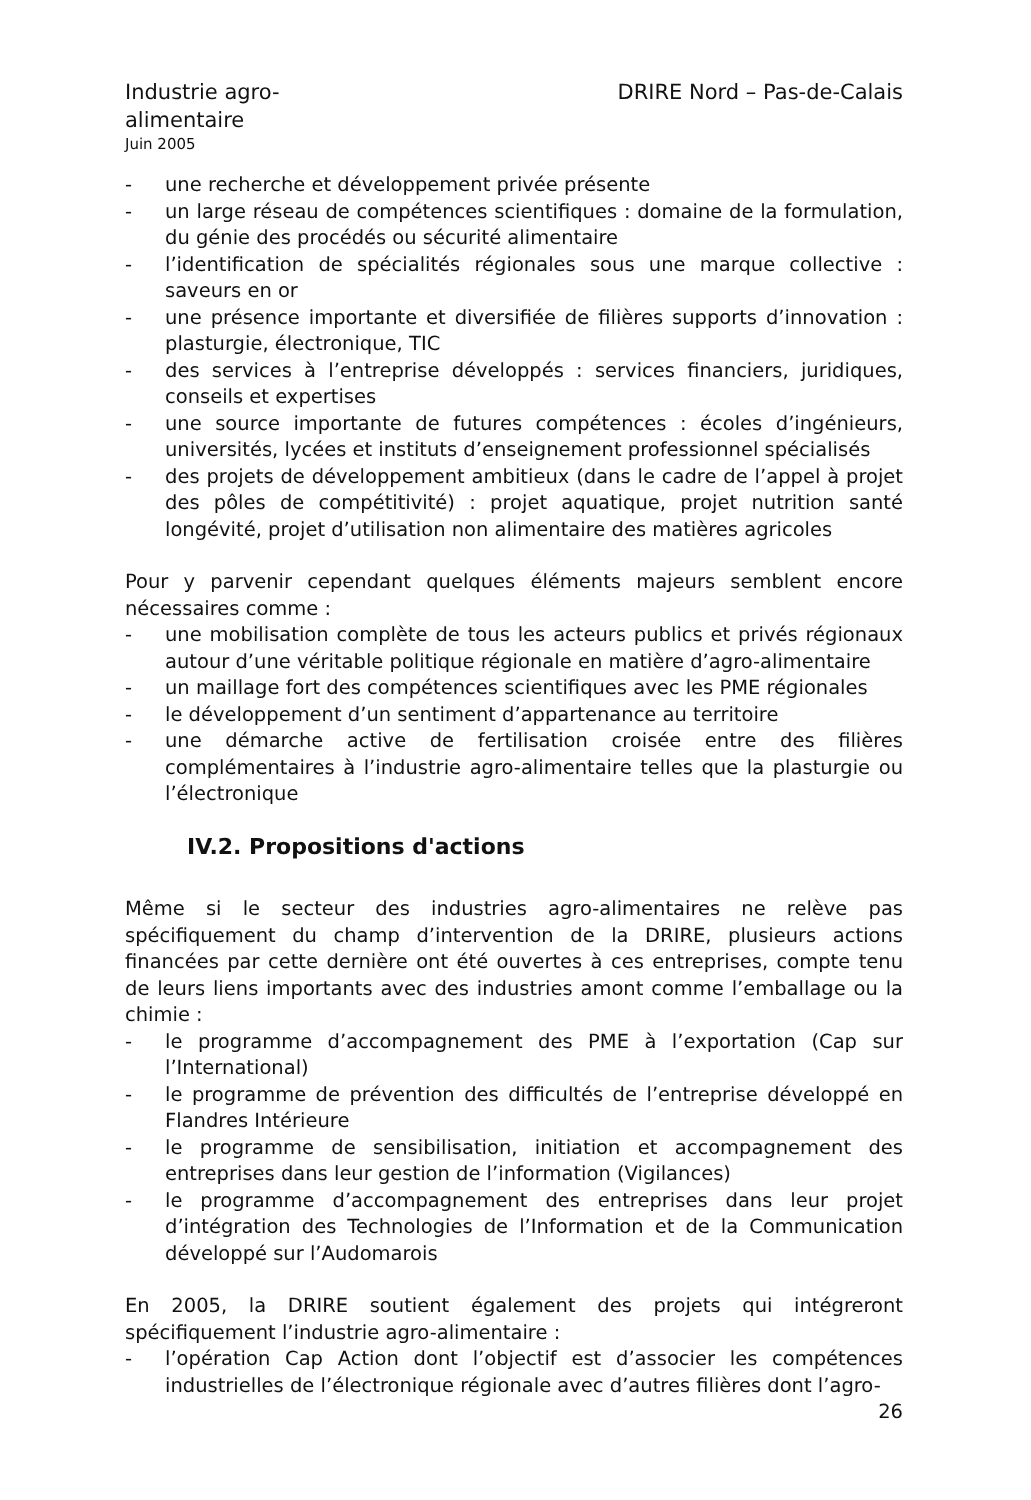Industrie agro-alimentaire
DRIRE Nord – Pas-de-Calais
Juin 2005
- une recherche et développement privée présente
- un large réseau de compétences scientifiques : domaine de la formulation, du génie des procédés ou sécurité alimentaire
- l’identification de spécialités régionales sous une marque collective : saveurs en or
- une présence importante et diversifiée de filières supports d’innovation : plasturgie, électronique, TIC
- des services à l’entreprise développés : services financiers, juridiques, conseils et expertises
- une source importante de futures compétences : écoles d’ingénieurs, universités, lycées et instituts d’enseignement professionnel spécialisés
- des projets de développement ambitieux (dans le cadre de l’appel à projet des pôles de compétitivité) : projet aquatique, projet nutrition santé longévité, projet d’utilisation non alimentaire des matières agricoles
Pour y parvenir cependant quelques éléments majeurs semblent encore nécessaires comme :
- une mobilisation complète de tous les acteurs publics et privés régionaux autour d’une véritable politique régionale en matière d’agro-alimentaire
- un maillage fort des compétences scientifiques avec les PME régionales
- le développement d’un sentiment d’appartenance au territoire
- une démarche active de fertilisation croisée entre des filières complémentaires à l’industrie agro-alimentaire telles que la plasturgie ou l’électronique
IV.2. Propositions d'actions
Même si le secteur des industries agro-alimentaires ne relève pas spécifiquement du champ d’intervention de la DRIRE, plusieurs actions financées par cette dernière ont été ouvertes à ces entreprises, compte tenu de leurs liens importants avec des industries amont comme l’emballage ou la chimie :
- le programme d’accompagnement des PME à l’exportation (Cap sur l’International)
- le programme de prévention des difficultés de l’entreprise développé en Flandres Intérieure
- le programme de sensibilisation, initiation et accompagnement des entreprises dans leur gestion de l’information (Vigilances)
- le programme d’accompagnement des entreprises dans leur projet d’intégration des Technologies de l’Information et de la Communication développé sur l’Audomarois
En 2005, la DRIRE soutient également des projets qui intégreront spécifiquement l’industrie agro-alimentaire :
- l’opération Cap Action dont l’objectif est d’associer les compétences industrielles de l’électronique régionale avec d’autres filières dont l’agro-
26